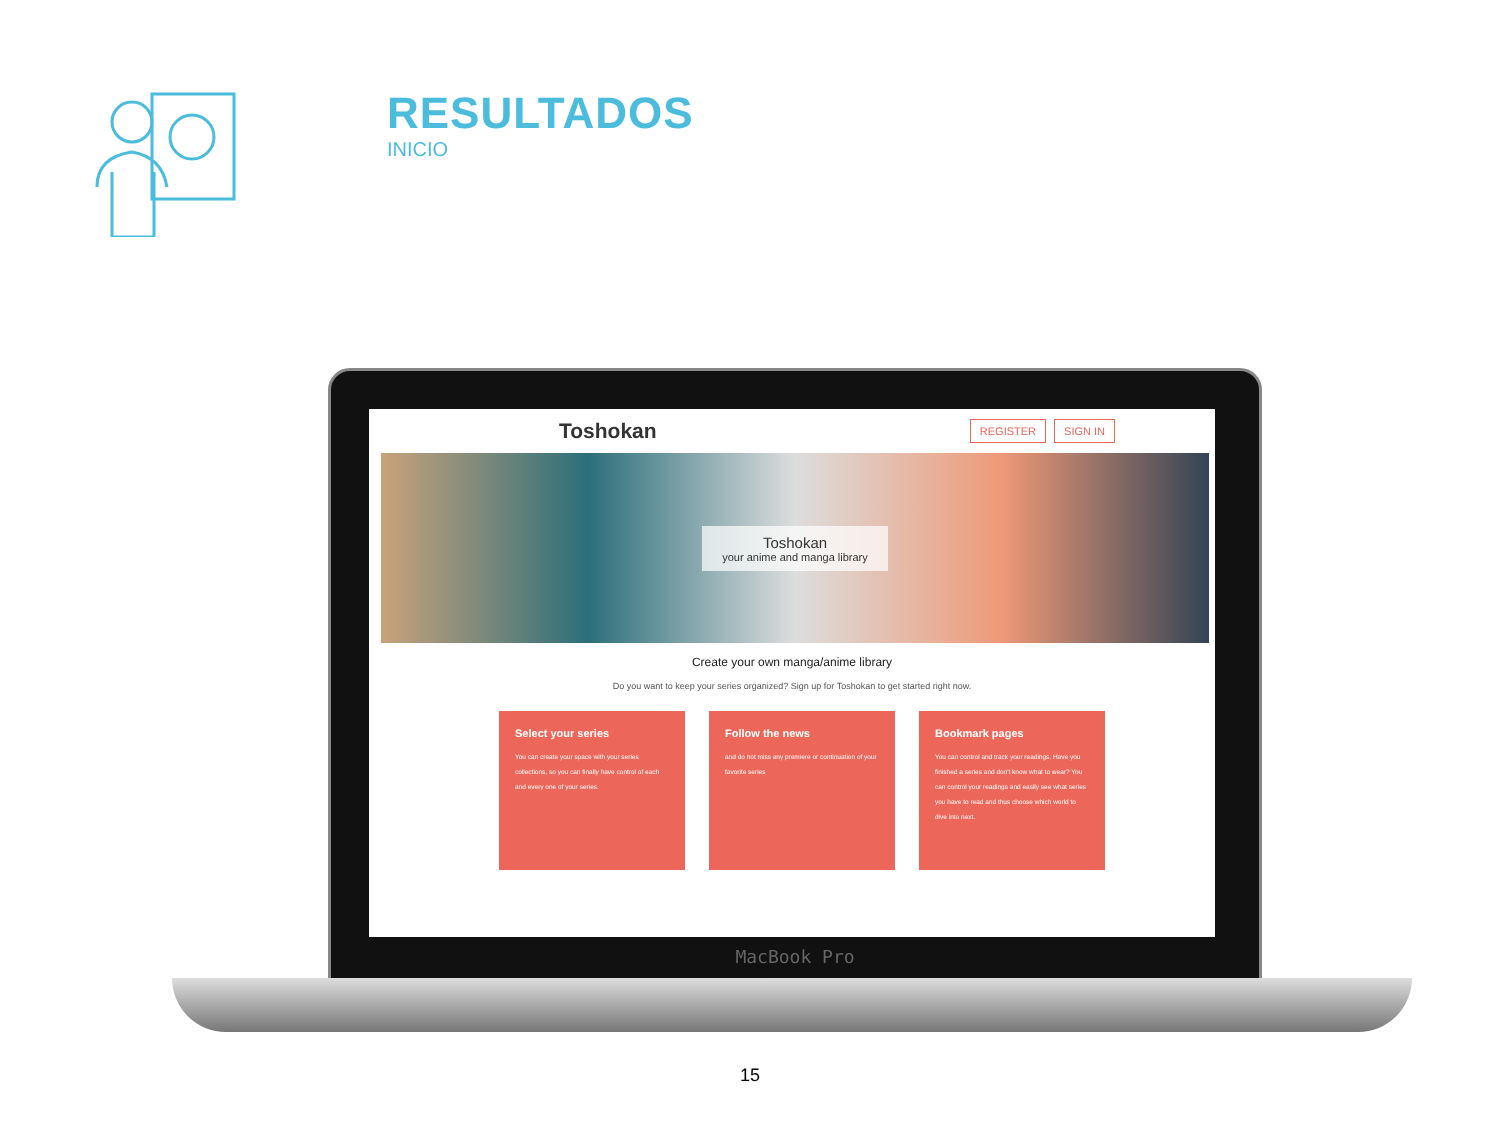RESULTADOS
INICIO
Toshokan REGISTER SIGN IN
Toshokan
your anime and manga library
Create your own manga/anime library
Do you want to keep your series organized? Sign up for Toshokan to get started right now.
Select your series
You can create your space with your series collections, so you can finally have control of each and every one of your series.
Follow the news
and do not miss any premiere or continuation of your favorite series
Bookmark pages
You can control and track your readings. Have you finished a series and don't know what to wear? You can control your readings and easily see what series you have to read and thus choose which world to dive into next.
MacBook Pro
15